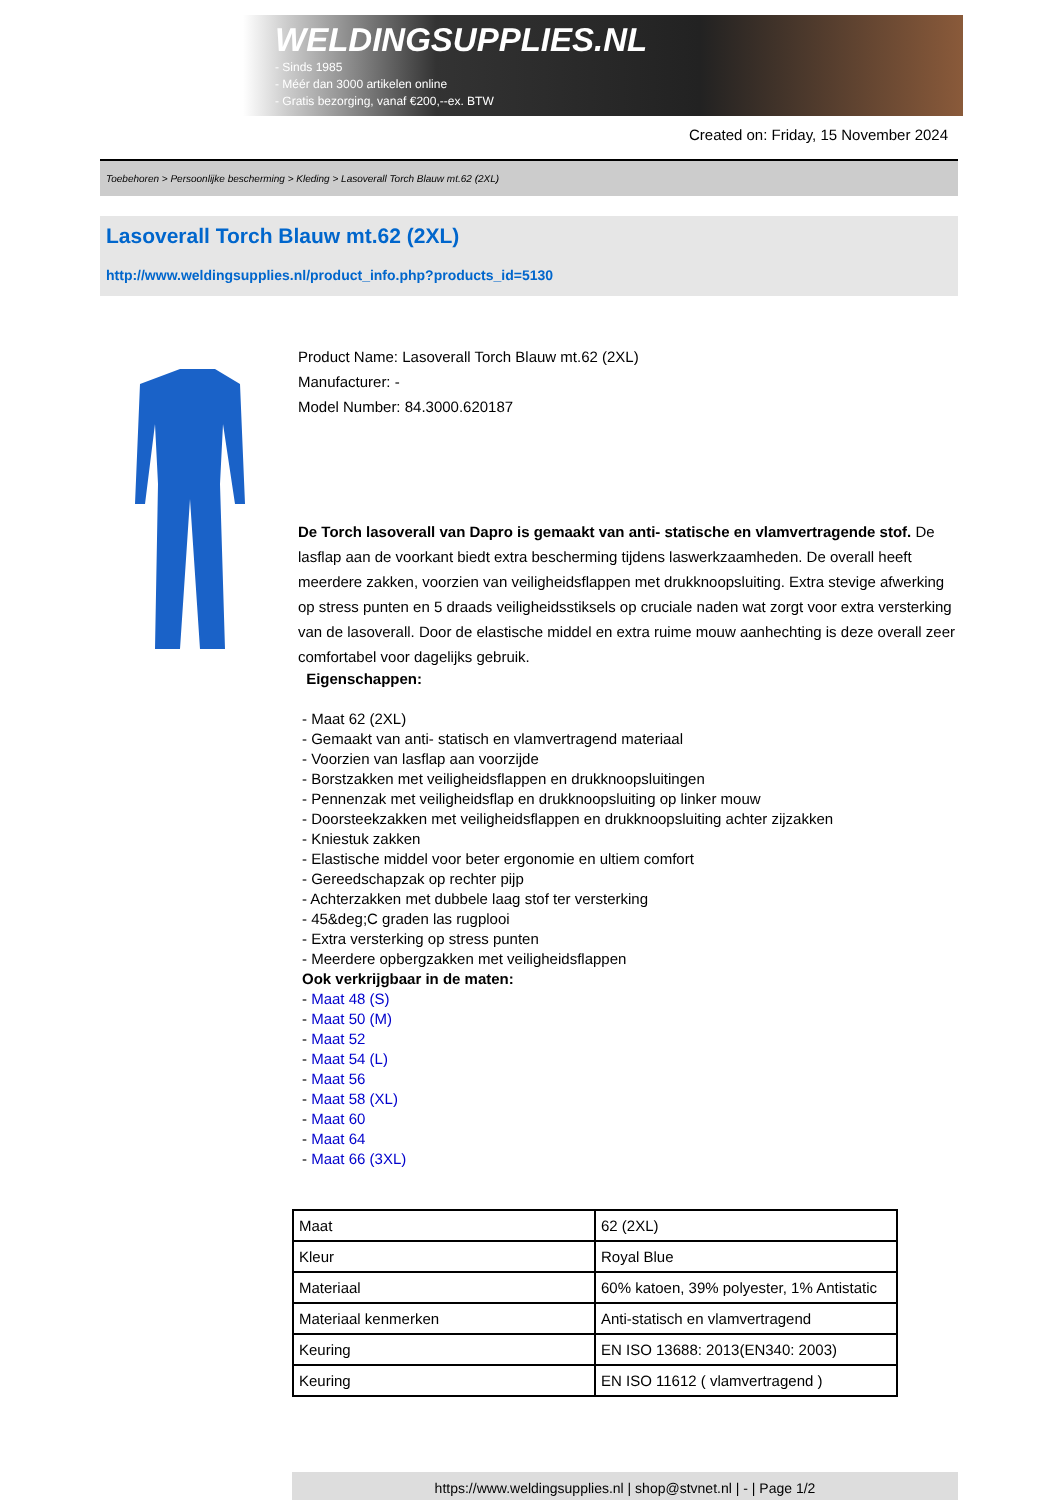WELDINGSUPPLIES.NL
- Sinds 1985
- Méér dan 3000 artikelen online
- Gratis bezorging, vanaf €200,--ex. BTW
Created on: Friday, 15 November 2024
Toebehoren > Persoonlijke bescherming > Kleding > Lasoverall Torch Blauw mt.62 (2XL)
Lasoverall Torch Blauw mt.62 (2XL)
http://www.weldingsupplies.nl/product_info.php?products_id=5130
Product Name: Lasoverall Torch Blauw mt.62 (2XL)
Manufacturer: -
Model Number: 84.3000.620187
De Torch lasoverall van Dapro is gemaakt van anti- statische en vlamvertragende stof. De lasflap aan de voorkant biedt extra bescherming tijdens laswerkzaamheden. De overall heeft meerdere zakken, voorzien van veiligheidsflappen met drukknoopsluiting. Extra stevige afwerking op stress punten en 5 draads veiligheidsstiksels op cruciale naden wat zorgt voor extra versterking van de lasoverall. Door de elastische middel en extra ruime mouw aanhechting is deze overall zeer comfortabel voor dagelijks gebruik.
Eigenschappen:
- Maat 62 (2XL)
- Gemaakt van anti- statisch en vlamvertragend materiaal
- Voorzien van lasflap aan voorzijde
- Borstzakken met veiligheidsflappen en drukknoopsluitingen
- Pennenzak met veiligheidsflap en drukknoopsluiting op linker mouw
- Doorsteekzakken met veiligheidsflappen en drukknoopsluiting achter zijzakken
- Kniestuk zakken
- Elastische middel voor beter ergonomie en ultiem comfort
- Gereedschapzak op rechter pijp
- Achterzakken met dubbele laag stof ter versterking
- 45&deg;C graden las rugplooi
- Extra versterking op stress punten
- Meerdere opbergzakken met veiligheidsflappen
Ook verkrijgbaar in de maten:
- Maat 48 (S)
- Maat 50 (M)
- Maat 52
- Maat 54 (L)
- Maat 56
- Maat 58 (XL)
- Maat 60
- Maat 64
- Maat 66 (3XL)
| Maat | 62 (2XL) |
| Kleur | Royal Blue |
| Materiaal | 60% katoen, 39% polyester, 1% Antistatic |
| Materiaal kenmerken | Anti-statisch en vlamvertragend |
| Keuring | EN ISO 13688: 2013(EN340: 2003) |
| Keuring | EN ISO 11612 ( vlamvertragend ) |
https://www.weldingsupplies.nl | shop@stvnet.nl | - | Page 1/2